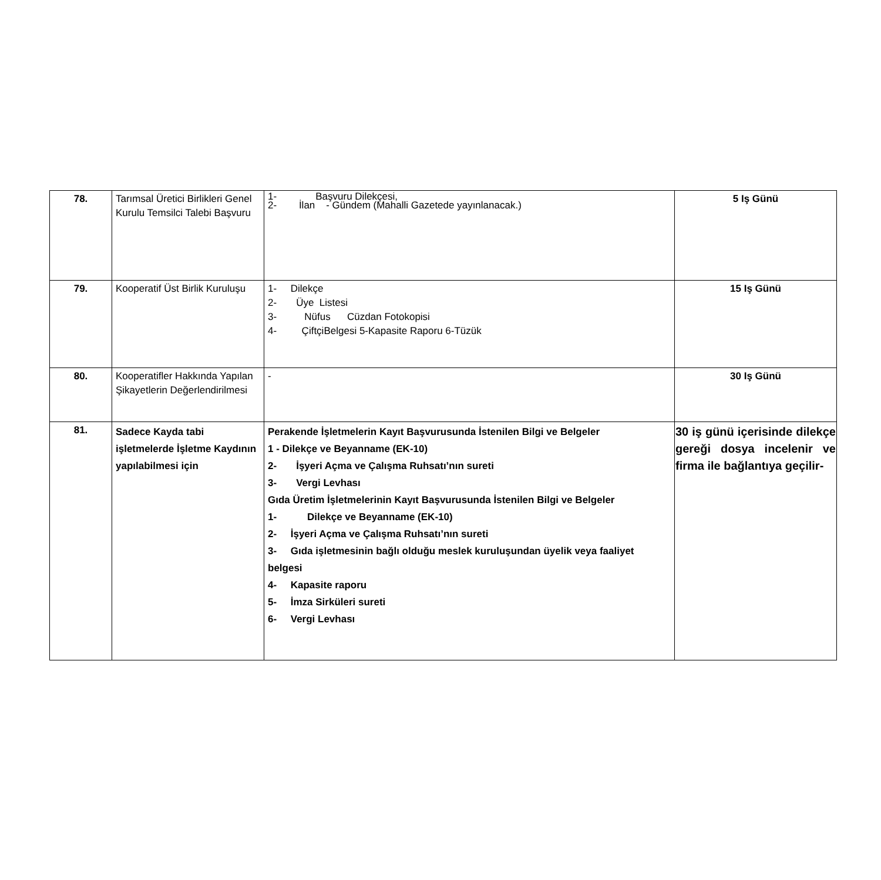| 78. | Tarımsal Üretici Birlikleri Genel Kurulu Temsilci Talebi Başvuru | 1- Başvuru Dilekçesi, 2- İlan - Gündem (Mahalli Gazetede yayınlanacak.) | 5 Iş Günü |
| 79. | Kooperatif Üst Birlik Kuruluşu | 1- Dilekçe 2- Üye Listesi 3- Nüfus Cüzdan Fotokopisi 4- ÇiftçiBelgesi 5-Kapasite Raporu 6-Tüzük | 15 Iş Günü |
| 80. | Kooperatifler Hakkında Yapılan Şikayetlerin Değerlendirilmesi | - | 30 Iş Günü |
| 81. | Sadece Kayda tabi işletmelerde İşletme Kaydının yapılabilmesi için | Perakende İşletmelerin Kayıt Başvurusunda İstenilen Bilgi ve Belgeler 1 - Dilekçe ve Beyanname (EK-10) 2- İşyeri Açma ve Çalışma Ruhsatı’nın sureti 3- Vergi Levhası Gıda Üretim İşletmelerinin Kayıt Başvurusunda İstenilen Bilgi ve Belgeler 1- Dilekçe ve Beyanname (EK-10) 2- İşyeri Açma ve Çalışma Ruhsatı’nın sureti 3- Gıda işletmesinin bağlı olduğu meslek kuruluşundan üyelik veya faaliyet belgesi 4- Kapasite raporu 5- İmza Sirküleri sureti 6- Vergi Levhası | 30 iş günü içerisinde dilekçe gereği dosya incelenir ve firma ile bağlantıya geçilir- |